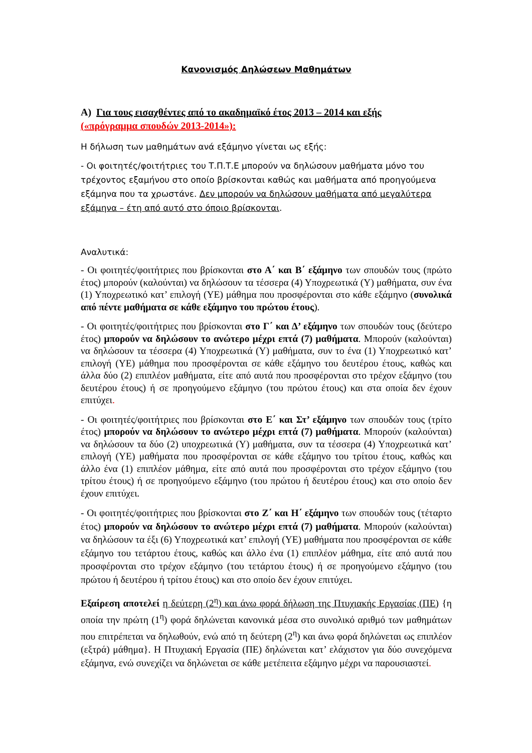Κανονισμός Δηλώσεων Μαθημάτων
Α) Για τους εισαχθέντες από το ακαδημαϊκό έτος 2013 – 2014 και εξής
(«πρόγραμμα σπουδών 2013-2014»):
Η δήλωση των μαθημάτων ανά εξάμηνο γίνεται ως εξής:
- Οι φοιτητές/φοιτήτριες του Τ.Π.Τ.Ε μπορούν να δηλώσουν μαθήματα μόνο του τρέχοντος εξαμήνου στο οποίο βρίσκονται καθώς και μαθήματα από προηγούμενα εξάμηνα που τα χρωστάνε. Δεν μπορούν να δηλώσουν μαθήματα από μεγαλύτερα εξάμηνα – έτη από αυτό στο όποιο βρίσκονται.
Αναλυτικά:
- Οι φοιτητές/φοιτήτριες που βρίσκονται στο Α΄ και Β΄ εξάμηνο των σπουδών τους (πρώτο έτος) μπορούν (καλούνται) να δηλώσουν τα τέσσερα (4) Υποχρεωτικά (Υ) μαθήματα, συν ένα (1) Υποχρεωτικό κατ’ επιλογή (ΥΕ) μάθημα που προσφέρονται στο κάθε εξάμηνο (συνολικά από πέντε μαθήματα σε κάθε εξάμηνο του πρώτου έτους).
- Οι φοιτητές/φοιτήτριες που βρίσκονται στο Γ΄ και Δ’ εξάμηνο των σπουδών τους (δεύτερο έτος) μπορούν να δηλώσουν το ανώτερο μέχρι επτά (7) μαθήματα. Μπορούν (καλούνται) να δηλώσουν τα τέσσερα (4) Υποχρεωτικά (Υ) μαθήματα, συν το ένα (1) Υποχρεωτικό κατ’ επιλογή (ΥΕ) μάθημα που προσφέρονται σε κάθε εξάμηνο του δευτέρου έτους, καθώς και άλλα δύο (2) επιπλέον μαθήματα, είτε από αυτά που προσφέρονται στο τρέχον εξάμηνο (του δευτέρου έτους) ή σε προηγούμενο εξάμηνο (του πρώτου έτους) και στα οποία δεν έχουν επιτύχει.
- Οι φοιτητές/φοιτήτριες που βρίσκονται στο Ε΄ και Στ’ εξάμηνο των σπουδών τους (τρίτο έτος) μπορούν να δηλώσουν το ανώτερο μέχρι επτά (7) μαθήματα. Μπορούν (καλούνται) να δηλώσουν τα δύο (2) υποχρεωτικά (Υ) μαθήματα, συν τα τέσσερα (4) Υποχρεωτικά κατ’ επιλογή (ΥΕ) μαθήματα που προσφέρονται σε κάθε εξάμηνο του τρίτου έτους, καθώς και άλλο ένα (1) επιπλέον μάθημα, είτε από αυτά που προσφέρονται στο τρέχον εξάμηνο (του τρίτου έτους) ή σε προηγούμενο εξάμηνο (του πρώτου ή δευτέρου έτους) και στο οποίο δεν έχουν επιτύχει.
- Οι φοιτητές/φοιτήτριες που βρίσκονται στο Ζ΄ και Η΄ εξάμηνο των σπουδών τους (τέταρτο έτος) μπορούν να δηλώσουν το ανώτερο μέχρι επτά (7) μαθήματα. Μπορούν (καλούνται) να δηλώσουν τα έξι (6) Υποχρεωτικά κατ’ επιλογή (ΥΕ) μαθήματα που προσφέρονται σε κάθε εξάμηνο του τετάρτου έτους, καθώς και άλλο ένα (1) επιπλέον μάθημα, είτε από αυτά που προσφέρονται στο τρέχον εξάμηνο (του τετάρτου έτους) ή σε προηγούμενο εξάμηνο (του πρώτου ή δευτέρου ή τρίτου έτους) και στο οποίο δεν έχουν επιτύχει.
Εξαίρεση αποτελεί η δεύτερη (2<sup>η</sup>) και άνω φορά δήλωση της Πτυχιακής Εργασίας (ΠΕ) {η οποία την πρώτη (1<sup>η</sup>) φορά δηλώνεται κανονικά μέσα στο συνολικό αριθμό των μαθημάτων που επιτρέπεται να δηλωθούν, ενώ από τη δεύτερη (2<sup>η</sup>) και άνω φορά δηλώνεται ως επιπλέον (εξτρά) μάθημα}. Η Πτυχιακή Εργασία (ΠΕ) δηλώνεται κατ’ ελάχιστον για δύο συνεχόμενα εξάμηνα, ενώ συνεχίζει να δηλώνεται σε κάθε μετέπειτα εξάμηνο μέχρι να παρουσιαστεί.